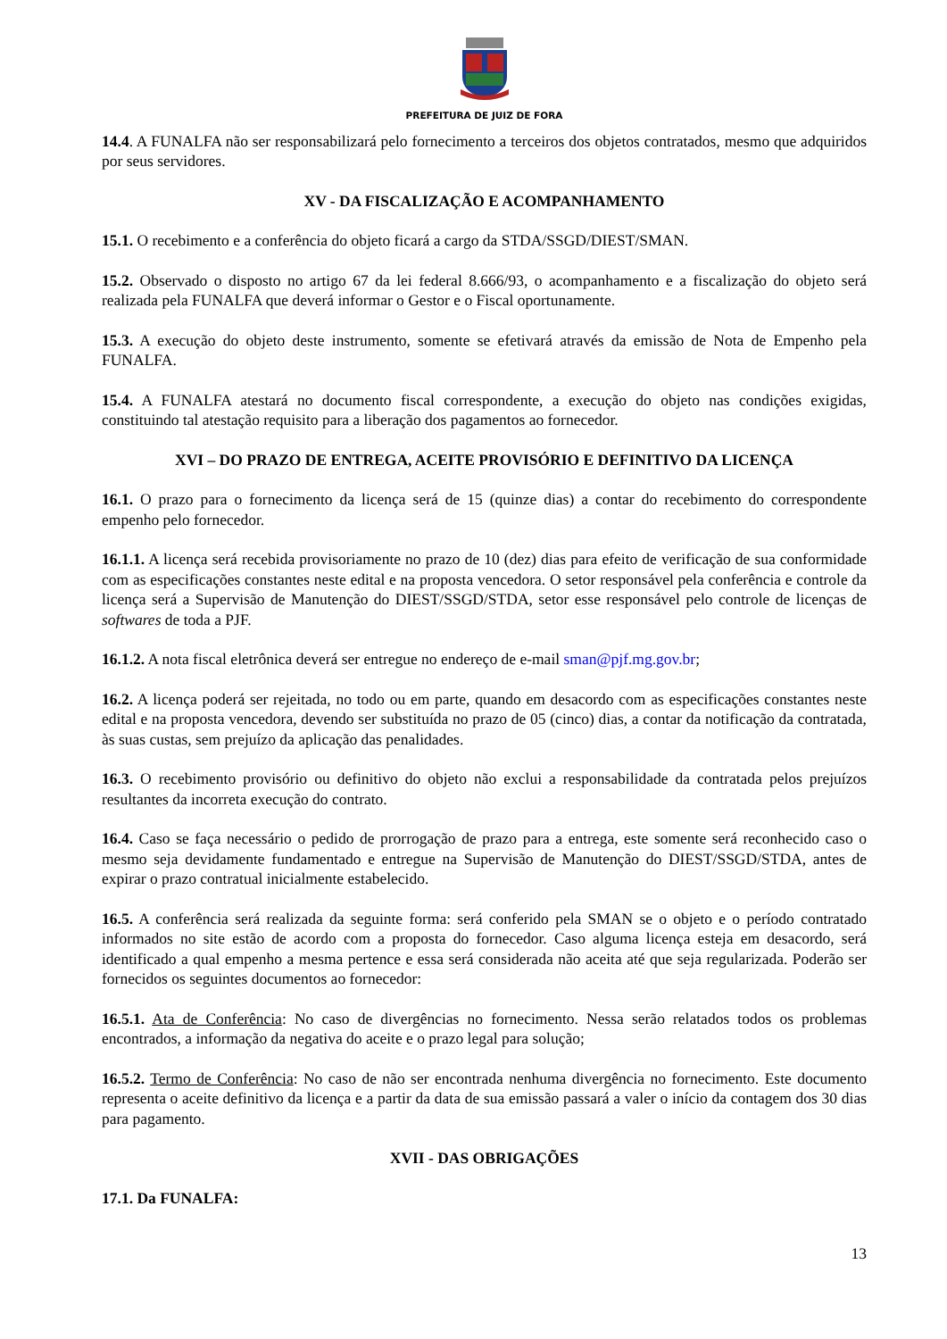PREFEITURA DE JUIZ DE FORA
14.4. A FUNALFA não ser responsabilizará pelo fornecimento a terceiros dos objetos contratados, mesmo que adquiridos por seus servidores.
XV - DA FISCALIZAÇÃO E ACOMPANHAMENTO
15.1. O recebimento e a conferência do objeto ficará a cargo da STDA/SSGD/DIEST/SMAN.
15.2. Observado o disposto no artigo 67 da lei federal 8.666/93, o acompanhamento e a fiscalização do objeto será realizada pela FUNALFA que deverá informar o Gestor e o Fiscal oportunamente.
15.3. A execução do objeto deste instrumento, somente se efetivará através da emissão de Nota de Empenho pela FUNALFA.
15.4. A FUNALFA atestará no documento fiscal correspondente, a execução do objeto nas condições exigidas, constituindo tal atestação requisito para a liberação dos pagamentos ao fornecedor.
XVI – DO PRAZO DE ENTREGA, ACEITE PROVISÓRIO E DEFINITIVO DA LICENÇA
16.1. O prazo para o fornecimento da licença será de 15 (quinze dias) a contar do recebimento do correspondente empenho pelo fornecedor.
16.1.1. A licença será recebida provisoriamente no prazo de 10 (dez) dias para efeito de verificação de sua conformidade com as especificações constantes neste edital e na proposta vencedora. O setor responsável pela conferência e controle da licença será a Supervisão de Manutenção do DIEST/SSGD/STDA, setor esse responsável pelo controle de licenças de softwares de toda a PJF.
16.1.2. A nota fiscal eletrônica deverá ser entregue no endereço de e-mail sman@pjf.mg.gov.br;
16.2. A licença poderá ser rejeitada, no todo ou em parte, quando em desacordo com as especificações constantes neste edital e na proposta vencedora, devendo ser substituída no prazo de 05 (cinco) dias, a contar da notificação da contratada, às suas custas, sem prejuízo da aplicação das penalidades.
16.3. O recebimento provisório ou definitivo do objeto não exclui a responsabilidade da contratada pelos prejuízos resultantes da incorreta execução do contrato.
16.4. Caso se faça necessário o pedido de prorrogação de prazo para a entrega, este somente será reconhecido caso o mesmo seja devidamente fundamentado e entregue na Supervisão de Manutenção do DIEST/SSGD/STDA, antes de expirar o prazo contratual inicialmente estabelecido.
16.5. A conferência será realizada da seguinte forma: será conferido pela SMAN se o objeto e o período contratado informados no site estão de acordo com a proposta do fornecedor. Caso alguma licença esteja em desacordo, será identificado a qual empenho a mesma pertence e essa será considerada não aceita até que seja regularizada. Poderão ser fornecidos os seguintes documentos ao fornecedor:
16.5.1. Ata de Conferência: No caso de divergências no fornecimento. Nessa serão relatados todos os problemas encontrados, a informação da negativa do aceite e o prazo legal para solução;
16.5.2. Termo de Conferência: No caso de não ser encontrada nenhuma divergência no fornecimento. Este documento representa o aceite definitivo da licença e a partir da data de sua emissão passará a valer o início da contagem dos 30 dias para pagamento.
XVII - DAS OBRIGAÇÕES
17.1. Da FUNALFA:
13